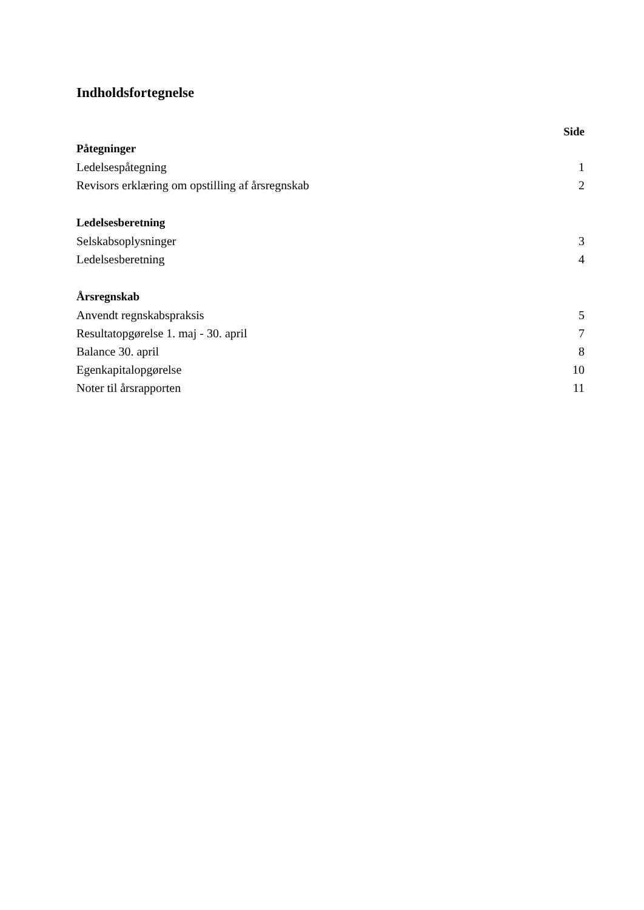Indholdsfortegnelse
Side
Påtegninger
Ledelsespåtegning 1
Revisors erklæring om opstilling af årsregnskab 2
Ledelsesberetning
Selskabsoplysninger 3
Ledelsesberetning 4
Årsregnskab
Anvendt regnskabspraksis 5
Resultatopgørelse 1. maj - 30. april 7
Balance 30. april 8
Egenkapitalopgørelse 10
Noter til årsrapporten 11